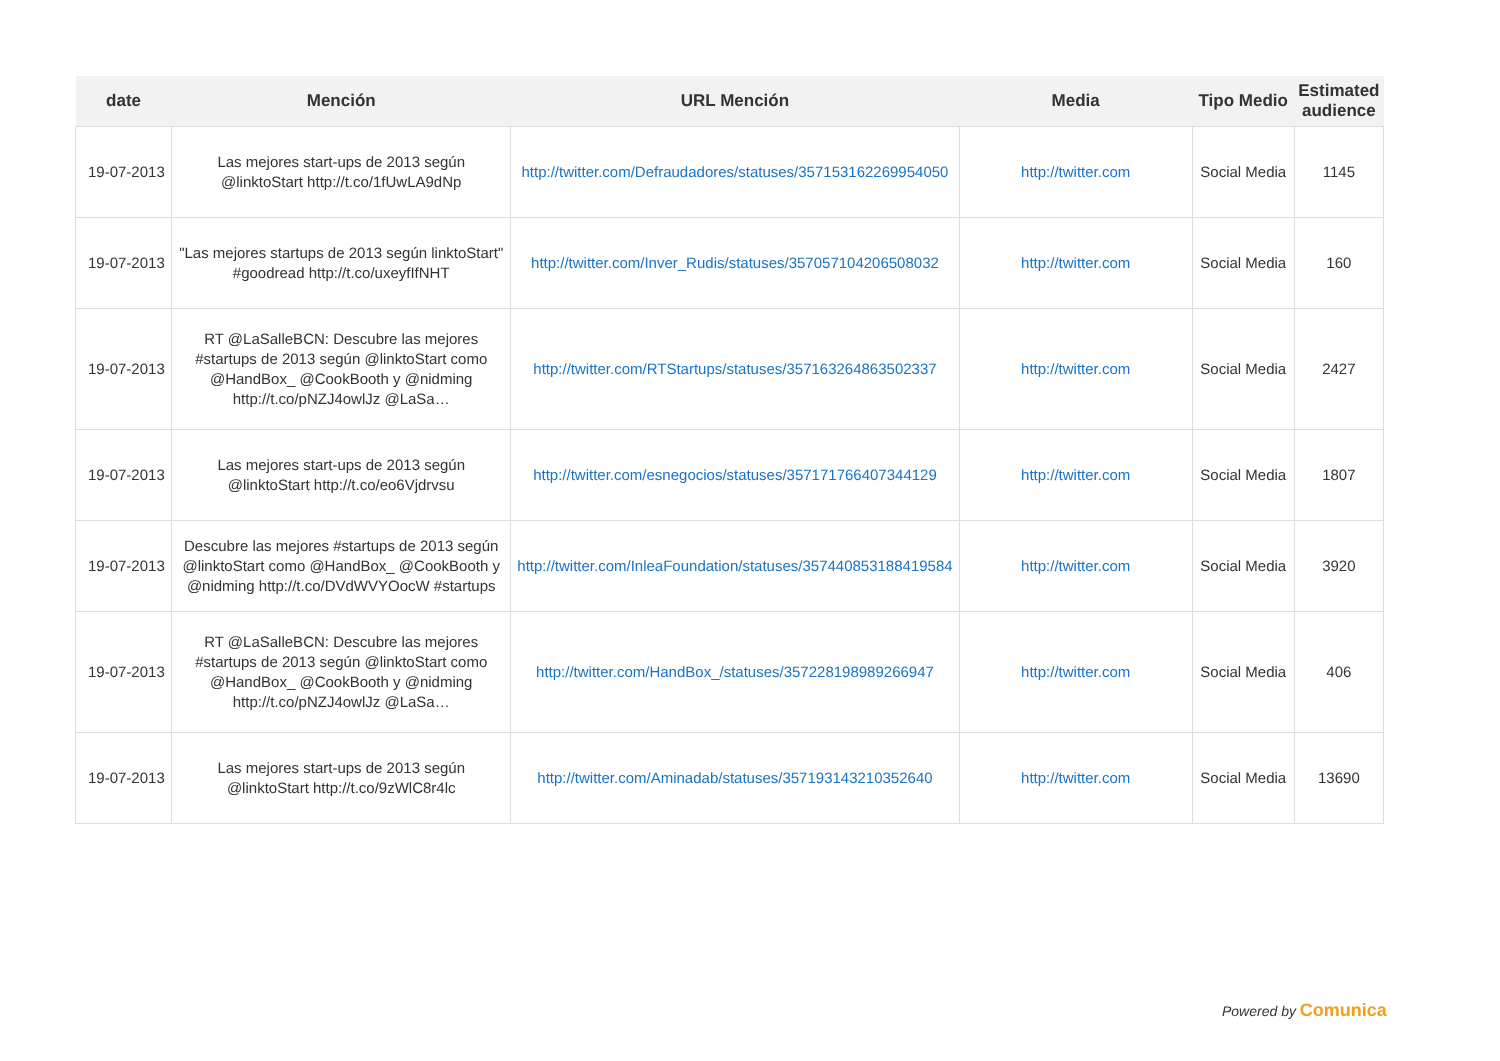| date | Mención | URL Mención | Media | Tipo Medio | Estimated audience |
| --- | --- | --- | --- | --- | --- |
| 19-07-2013 | Las mejores start-ups de 2013 según @linktoStart http://t.co/1fUwLA9dNp | http://twitter.com/Defraudadores/statuses/357153162269954050 | http://twitter.com | Social Media | 1145 |
| 19-07-2013 | "Las mejores startups de 2013 según linktoStart" #goodread http://t.co/uxeyfIfNHT | http://twitter.com/Inver_Rudis/statuses/357057104206508032 | http://twitter.com | Social Media | 160 |
| 19-07-2013 | RT @LaSalleBCN: Descubre las mejores #startups de 2013 según @linktoStart como @HandBox_ @CookBooth y @nidming http://t.co/pNZJ4owlJz @LaSa… | http://twitter.com/RTStartups/statuses/357163264863502337 | http://twitter.com | Social Media | 2427 |
| 19-07-2013 | Las mejores start-ups de 2013 según @linktoStart http://t.co/eo6Vjdrvsu | http://twitter.com/esnegocios/statuses/357171766407344129 | http://twitter.com | Social Media | 1807 |
| 19-07-2013 | Descubre las mejores #startups de 2013 según @linktoStart como @HandBox_ @CookBooth y @nidming http://t.co/DVdWVYOocW #startups | http://twitter.com/InleaFoundation/statuses/357440853188419584 | http://twitter.com | Social Media | 3920 |
| 19-07-2013 | RT @LaSalleBCN: Descubre las mejores #startups de 2013 según @linktoStart como @HandBox_ @CookBooth y @nidming http://t.co/pNZJ4owlJz @LaSa… | http://twitter.com/HandBox_/statuses/357228198989266947 | http://twitter.com | Social Media | 406 |
| 19-07-2013 | Las mejores start-ups de 2013 según @linktoStart http://t.co/9zWlC8r4lc | http://twitter.com/Aminadab/statuses/357193143210352640 | http://twitter.com | Social Media | 13690 |
Powered by Comunica